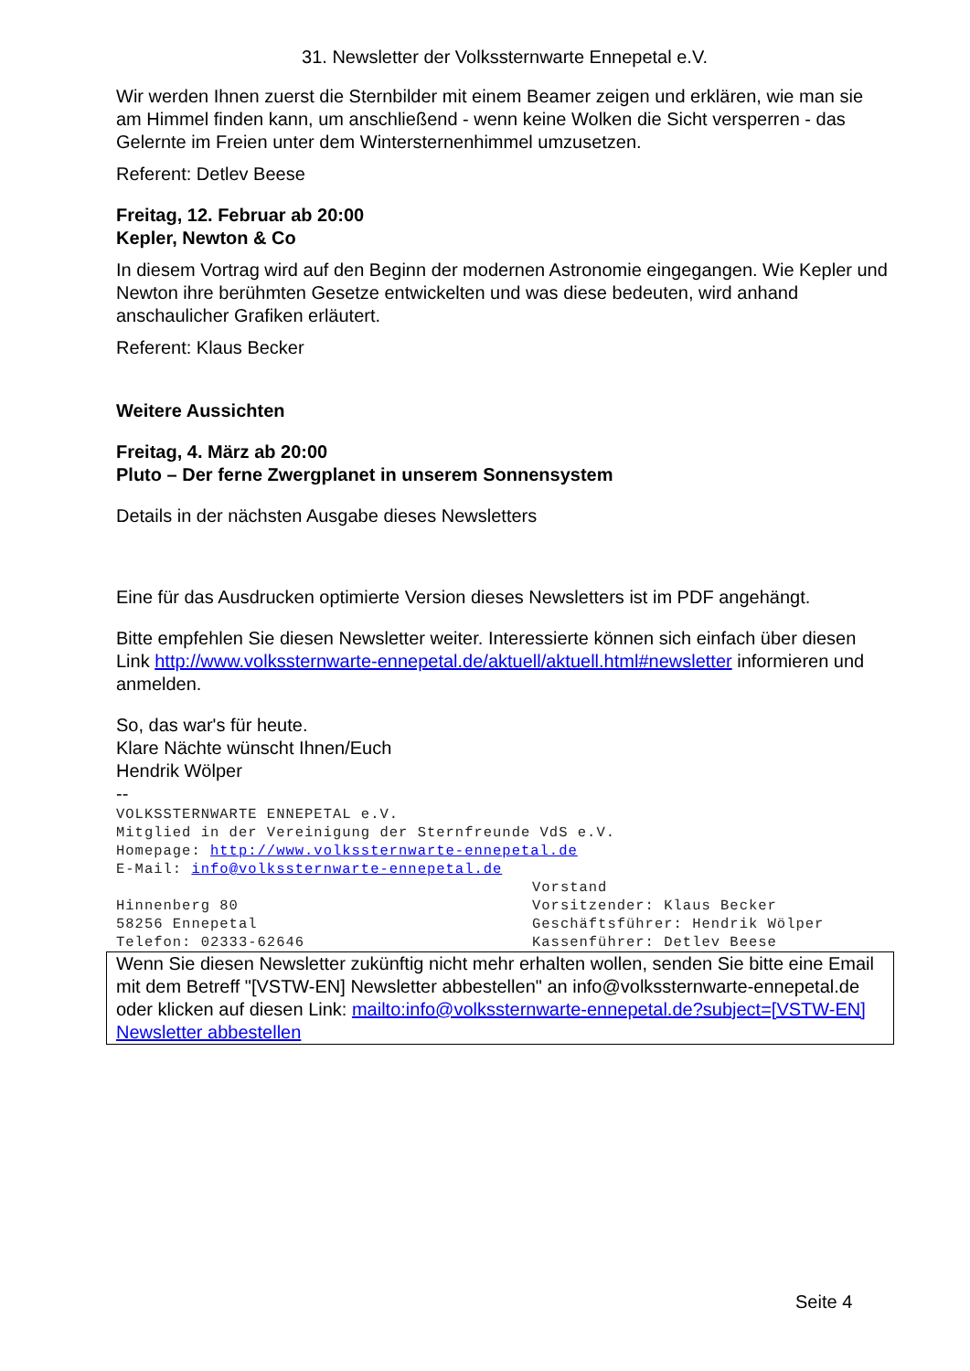31. Newsletter der Volkssternwarte Ennepetal e.V.
Wir werden Ihnen zuerst die Sternbilder mit einem Beamer zeigen und erklären, wie man sie am Himmel finden kann, um anschließend - wenn keine Wolken die Sicht versperren - das Gelernte im Freien unter dem Wintersternenhimmel umzusetzen.
Referent: Detlev Beese
Freitag, 12. Februar ab 20:00
Kepler, Newton & Co
In diesem Vortrag wird auf den Beginn der modernen Astronomie eingegangen. Wie Kepler und Newton ihre berühmten Gesetze entwickelten und was diese bedeuten, wird anhand anschaulicher Grafiken erläutert.
Referent: Klaus Becker
Weitere Aussichten
Freitag, 4. März ab 20:00
Pluto – Der ferne Zwergplanet in unserem Sonnensystem
Details in der nächsten Ausgabe dieses Newsletters
Eine für das Ausdrucken optimierte Version dieses Newsletters ist im PDF angehängt.
Bitte empfehlen Sie diesen Newsletter weiter. Interessierte können sich einfach über diesen Link http://www.volkssternwarte-ennepetal.de/aktuell/aktuell.html#newsletter informieren und anmelden.
So, das war's für heute.
Klare Nächte wünscht Ihnen/Euch
Hendrik Wölper
--
VOLKSSTERNWARTE ENNEPETAL e.V.
Mitglied in der Vereinigung der Sternfreunde VdS e.V.
Homepage: http://www.volkssternwarte-ennepetal.de
E-Mail: info@volkssternwarte-ennepetal.de
Vorstand
Hinnenberg 80 Vorsitzender: Klaus Becker
58256 Ennepetal Geschäftsführer: Hendrik Wölper
Telefon: 02333-62646 Kassenführer: Detlev Beese
Wenn Sie diesen Newsletter zukünftig nicht mehr erhalten wollen, senden Sie bitte eine Email mit dem Betreff "[VSTW-EN] Newsletter abbestellen" an info@volkssternwarte-ennepetal.de oder klicken auf diesen Link: mailto:info@volkssternwarte-ennepetal.de?subject=[VSTW-EN] Newsletter abbestellen
Seite 4